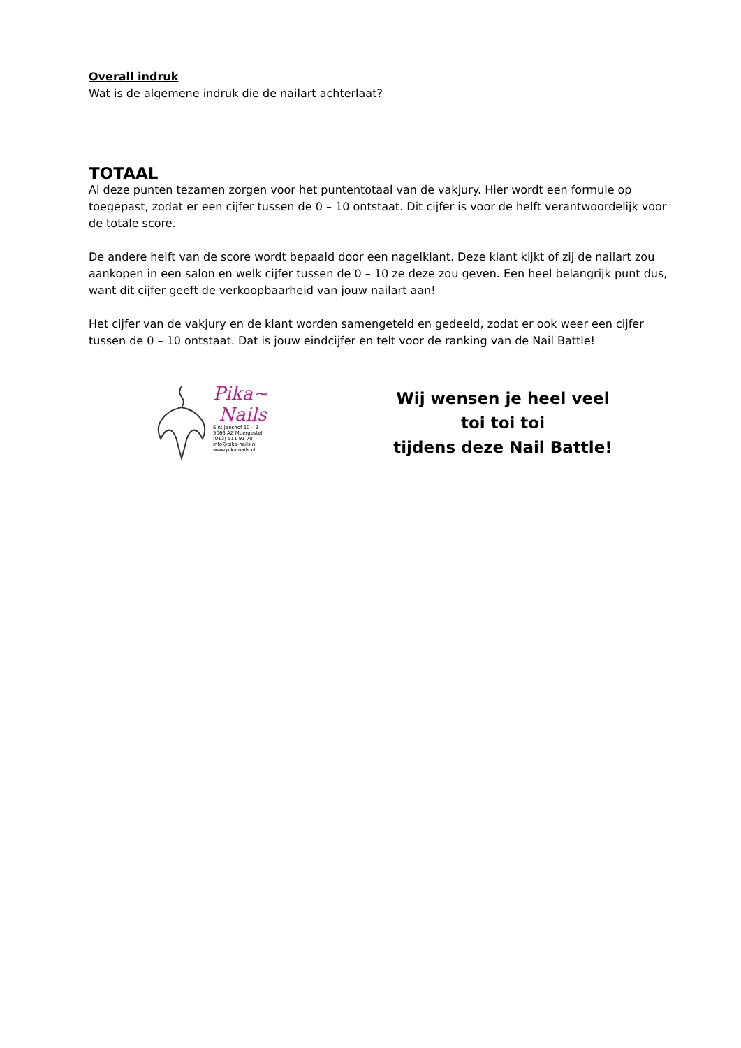Overall indruk
Wat is de algemene indruk die de nailart achterlaat?
TOTAAL
Al deze punten tezamen zorgen voor het puntentotaal van de vakjury. Hier wordt een formule op toegepast, zodat er een cijfer tussen de 0 – 10 ontstaat. Dit cijfer is voor de helft verantwoordelijk voor de totale score.
De andere helft van de score wordt bepaald door een nagelklant. Deze klant kijkt of zij de nailart zou aankopen in een salon en welk cijfer tussen de 0 – 10 ze deze zou geven. Een heel belangrijk punt dus, want dit cijfer geeft de verkoopbaarheid van jouw nailart aan!
Het cijfer van de vakjury en de klant worden samengeteld en gedeeld, zodat er ook weer een cijfer tussen de 0 – 10 ontstaat. Dat is jouw eindcijfer en telt voor de ranking van de Nail Battle!
Pika~
Nails
Sint Janshof 10 – 9
5066 AZ Moergestel
(013) 511 91 70
info@pika-nails.nl
www.pika-nails.nl
Wij wensen je heel veel
toi toi toi
tijdens deze Nail Battle!